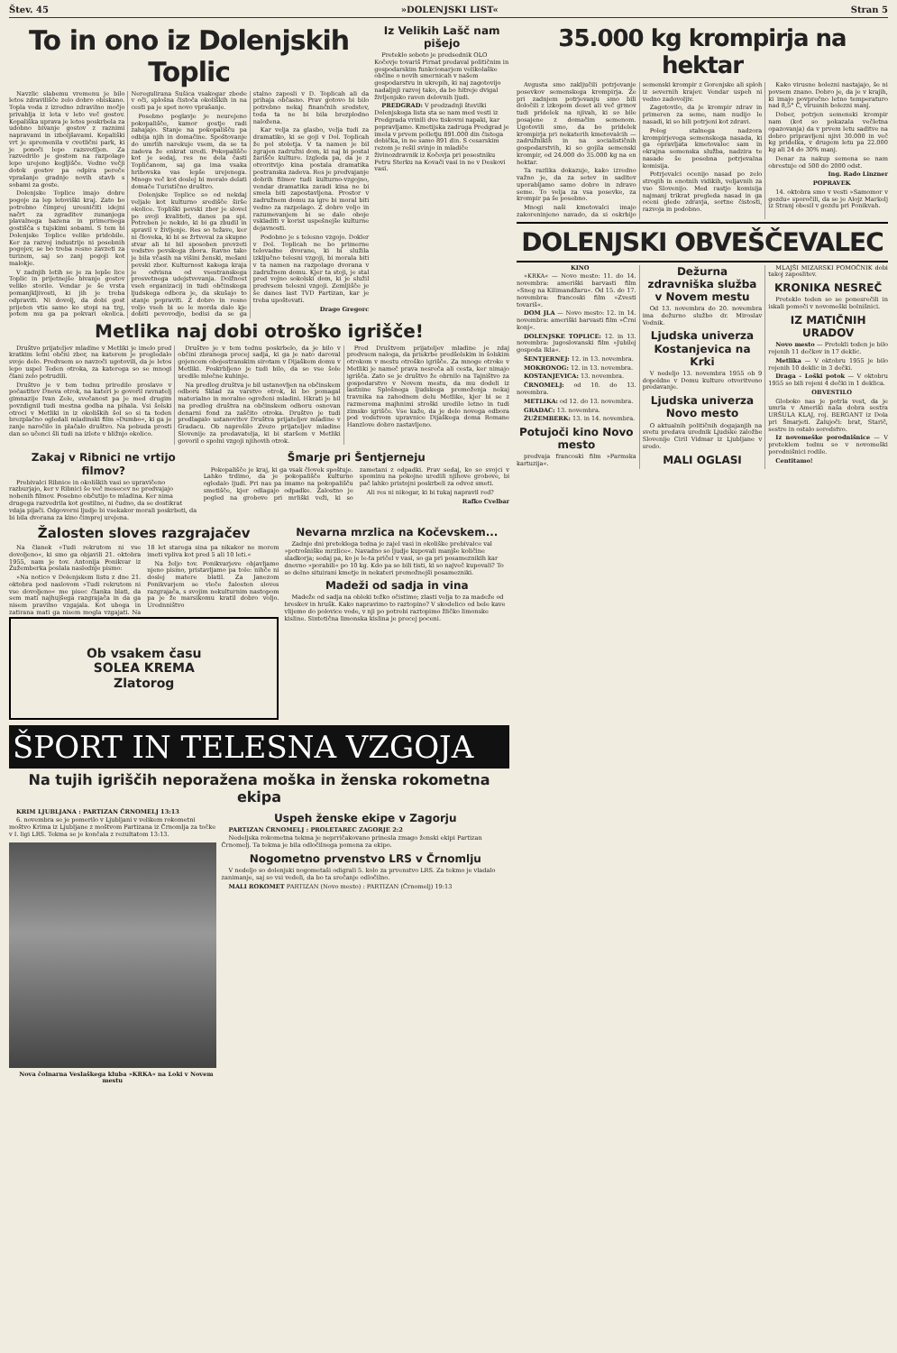Štev. 45 »DOLENJSKI LIST« Stran 5
To in ono iz Dolenjskih Toplic
Navzlic slabemu vremenu je bilo letos zdravilišče zelo dobro obiskano. Topla voda z izredno zdravilno močjo privablja iz leta v leto več gostov. Kopališka uprava je letos poskrbela za udobno bivanje gostov z raznimi napravami in izboljšavami. Kopališki vrt je spremenila v cvetlični park, ki je ponoči lepo razsvetljen. Za razvedrilo je gostom na razpolago lepo urejeno kegljišče. Vedno večji dotok gostov pa odpira pereče vprašanje gradnje novih stavb s sobami za goste.
Dolenjske Toplice imajo dobre pogoje za lep letoviški kraj. Zato bo potrebno čimprej uresničiti idejni načrt za zgraditev zunanjega plavalnega bazena in primernega gostišča s tujskimi sobami. S tem bi Dolenjske Toplice veliko pridobile. Ker za razvoj industrije ni posebnih pogojev, se bo treba resno zavzeti za turizem, saj so zanj pogoji kot malokje.
V zadnjih letih se je za lepše lice Toplic in prijetnejše bivanje gostov veliko storilo. Vendar je še vrsta pomanjkljivosti, ki jih je treba odpraviti. Ni dovolj, da dobi gost prijeten vtis samo ko stopi na trg, potem mu ga pa pokvari okolica. Neregulirana Sušica vsakogar zbode v oči, splošna čistoča okoliških in na cesti pa je spet novo vprašanje.
Posebno poglavje je neurejeno pokopališče, kamor gostje radi zahajajo. Stanje na pokopališču pa odbija njih in domačine. Spoštovanje do umrlih narekuje vsem, da se ta zadeva že enkrat uredi. Pokopališče kot je sedaj, res ne dela časti Topličanom, saj ga ima vsaka hribovska vas lepše urejenega. Mnogo več kot doslej bi moralo delati domače Turistično društvo.
Dolenjske Toplice so od nekdaj veljale kot kulturno središče širše okolice. Topliški pevski zbor je slovel po svoji kvaliteti, danes pa spi. Potreben je nekdo, ki bi ga zbudil in spravil v življenje. Res so težave, ker ni človeka, ki bi se žrtvoval za skupno stvar ali bi bil sposoben prevzeti vodstvo pevskega zbora. Ravno tako je bila včasih na višini ženski, mešani pevski zbor. Kulturnost kakega kraja je odvisna od vsestranskega prosvetnega udejstvovanja. Dolžnost vseh organizacij in tudi občinskega ljudskega odbora je, da skušajo to stanje popraviti. Z dobro in resno voljo vseh bi se le morda dalo kje dobiti pevovodjo, bodisi da se ga stalno zaposli v D. Toplicah ali da prihaja občasno. Prav gotovo bi bilo potrebno nekaj finančnih sredstev, toda ta ne bi bila brezplodno naložena.
Kar velja za glasbo, velja tudi za dramatiko, ki se goji v Dol. Toplicah že pol stoletja. V ta namen je bil zgrajen zadružni dom, ki naj bi postal žarišče kulture. Izgleda pa, da je z otvoritvijo kina postala dramatika postranska zadeva. Res je predvajanje dobrih filmov tudi kulturno-vzgojno, vendar dramatika zaradi kina ne bi smela biti zapostavljena. Prostor v zadružnem domu za igre bi moral biti vedno za razpolago. Z dobro voljo in razumevanjem bi se dalo oboje vskladiti v korist uspešnejše kulturne dejavnosti.
Podobno je s telesno vzgojo. Dokler v Dol. Toplicah ne bo primerne telovadne dvorane, ki bi služila izključno telesni vzgoji, bi morala biti v ta namen na razpolago dvorana v zadružnem domu. Kjer ta stoji, je stal pred vojno sokolski dom, ki je služil predvsem telesni vzgoji. Zemljišče je še danes last TVD Partizan, kar je treba upoštevati.
Drago Gregorc
Iz Velikih Lašč nam pišejo
Preteklo soboto je predsednik OLO Kočevje tovariš Pirnat predaval političnim in gospodarskim funkcionarjem velikolaške občine o novih smernicah v našem gospodarstvu in ukrepih, ki naj zagotovijo nadaljnji razvoj tako, da bo hitreje dvigal življenjsko raven delovnih ljudi.
PREDGRAD: V predzadnji številki Dolenjskega lista sta se nam med vesti iz Predgrada vrinili dve tiskovni napaki, kar popravljamo. Kmetijska zadruga Predgrad je imela v prvem polletju 891.000 din čistega dobička, in ne samo 891 din. S cesarskim rezom je rešil svinjo in mladiče živinozdravnik iz Kočevja pri posestniku Petru Sterku na Kovači vasi in ne v Deskovi vasi.
Metlika naj dobi otroško igrišče!
Društvo prijateljev mladine v Metliki je imelo pred kratkim letni občni zbor, na katerem je pregledalo svoje delo. Predvsem so navzoči ugotovili, da je letos lepo uspel Teden otroka, za katerega so se mnogi člani zelo potrudili.
Društvo je v tem tednu priredilo proslavo v počastitev Dneva otrok, na kateri je govoril ravnatelj gimnazije Ivan Zele, svečanost pa je med drugim povzdignil tudi mestna godba na pihala. Vsi šolski otroci v Metliki in iz okoliških šol so si ta teden brezplačno ogledali mladinski film »Dumbo«, ki ga je zanje naročilo in plačalo društvo. Na pobuda prosti dan so učenci šli tudi na izlete v bližnjo okolico.
Društvo je v tem tednu poskrbelo, da je bilo v občini zbranega precej sadja, ki ga je nato daroval gojencem obojestranskim sirotam v Dijaškem domu v Metliki. Poskrbljeno je tudi bilo, da so vse šole uredile mlečne kuhinje.
Na predlog društva je bil ustanovljen na občinskem odboru Sklad za varstvo otrok, ki bo pomagal materialno in moralno ogroženi mladini. Hkrati je bil na predlog društva na občinskem odboru osnovan denarni fond za zaščito otroka. Društvo je tudi predlagalo ustanovitev Društva prijateljev mladine v Gradacu. Ob naprošilo Zvezo prijateljev mladine Slovenije za predavatelja, ki bi staršem v Metliki govoril o spolni vzgoji njihovih otrok.
Pred Društvom prijateljev mladine je zdaj predvsem naloga, da priskrbe predšolskim in šolskim otrokom v mestu otroško igrišče. Za mnoge otroke v Metliki je nameč prava nesreča ali cesta, ker nimajo igrišča. Zato se je društvo že obrnilo na Tajništvo za gospodarstvo v Novem mestu, da mu dodeli iz lastnine Splošnega ljudskega premoženja nekaj travnika na zahodnem delu Metlike, kjer bi se z razmeroma majhnimi stroški uredilo letno in tudi zimsko igrišče. Vse kaže, da je delo novega odbora pod vodstvom upravnice Dijaškega doma Romane Hanzlove dobro zastavljeno.
Zakaj v Ribnici ne vrtijo filmov?
Prebivalci Ribnice in okoliških vasi so upravičeno razburjajo, ker v Ribnici še več mesecev ne predvajajo nobenih filmov. Posebno občutijo to mladina. Ker nima drugega razvedrila kot gostilno, ni čudno, da se dostikrat vdaja pijači. Odgovorni ljudje bi vsekakor morali poskrbeti, da bi bila dvorana za kino čimprej urejena.
Šmarje pri Šentjerneju
Pokopališče je kraj, ki ga vsak človek spoštuje. Lahko trdimo, da je pokopališče kulturno ogledalo ljudi. Pri nas pa imamo na pokopališču smetišče, kjer odlagajo odpadke. Žalostno je pogled na grobove pri mrliški veži, ki so zametani z odpadki. Prav sedaj, ko so svojci v spominu na pokojne uredili njihove grobove, bi pač lahko pristojni poskrbeli za odvoz smeti.
Ali res ni nikogar, ki bi tukaj napravil red?
Rafko Cvelbar
Žalosten sloves razgrajačev
Na članek »Tudi rekrutom ni vse dovoljeno«, ki smo ga objavili 21. oktobra 1955, nam je tov. Antonija Ponikvar iz Žužemberka poslala naslednje pismo:
»Na notico v Dolenjskem listu z dne 21. oktobra pod naslovom »Tudi rekrutom ni vse dovoljeno« me pisec članka blati, da sem mati najhujšega razgrajača in da ga nisem pravilno vzgajala. Kot uboga in zatirana mati ga nisem mogla vzgajati. Na 18 let starega sina pa nikakor ne morem imeti vpliva kot pred 5 ali 10 leti.«
Na željo tov. Ponikvarjeve objavljamo njeno pismo, pristavljamo pa tole: nihče ni doslej matere blatil. Za Janezom Ponikvarjem se vleče žalosten sloves razgrajača, s svojim nekulturnim nastopom pa je že marsikomu kratil dobro voljo. Urednništvo
Ob vsakem času
SOLEA KREMA
Zlatorog
Nevarna mrzlica na Kočevskem...
Zadnje dni preteklega tedna je zajel vasi in okoliške prebivalce val »potrošniške mrzlice«. Navadno so ljudje kupovali manjše količine sladkorja; sedaj pa, ko je le-ta pričel v vasi, so ga pri posameznikih kar dnevno »porabili« po 10 kg. Kdo pa so bili tisti, ki so največ kupovali? To so delno situirani kmetje in nekateri premožnejši posamezniki.
Madeži od sadja in vina
Madeže od sadja na obleki težko očistimo; zlasti velja to za madeže od breskev in hrušk. Kako napravimo to raztopino? V skodelico od bele kave vlijemo do polovice vode, v nji po potrebi raztopimo žličko limonske kisline. Sintetična limonska kislina je precej poceni.
ŠPORT IN TELESNA VZGOJA
Na tujih igriščih neporažena moška in ženska rokometna ekipa
KRIM LJUBLJANA : PARTIZAN ČRNOMELJ 13:13
6. novembra se je pomerilo v Ljubljani v velikem rokometni moštvo Krima iz Ljubljane z moštvom Partizana iz Črnomlja za točke v I. ligi LRS. Tekma se je končala z rezultatom 13:13.
Nova čolnarna Veslaškega kluba »KRKA« na Loki v Novem mestu
Uspeh ženske ekipe v Zagorju
PARTIZAN ČRNOMELJ : PROLETAREC ZAGORJE 2:2
Nedeljska rokometna tekma je neprričakovano prinesla zmago ženski ekipi Partizan Črnomelj. Ta tekma je bila odločilnega pomena za ekipo.
Nogometno prvenstvo LRS v Črnomlju
V nedeljo so dolenjski nogometaši odigrali 5. kolo za prvenstvo LRS. Za tekmo je vladalo zanimanje, saj so vsi vedeli, da bo ta srečanje odločilno.
MALI ROKOMET PARTIZAN (Novo mesto) : PARTIZAN (Črnomelj) 19:13
35.000 kg krompirja na hektar
Avgusta smo zaključili potrjevanje posevkov semenskega krompirja. Že pri zadnjem potrjevanju smo bili določili z izkopom deset ali več grmov tudi pridelek na njivah, ki so bile posajene z domačim semenom. Ugotovili smo, da bo pridelek krompirja pri nekaterih kmetovalcih — zadružnikih in na socialističnih gospodarstvih, ki so gojila semenski krompir, od 24.000 do 35.000 kg na en hektar.
Ta razlika dokazuje, kako izredno važno je, da za setev in saditev uporabljamo samo dobro in zdravo seme. To velja za vsa posevke, za krompir pa še posebno.
Mnogi naši kmetovalci imajo zakoreninjeno navado, da si oskrbijo semenski krompir z Gorenjske ali sploh iz severnih krajev. Vendar uspeh ni vedno zadovoljiv.
Zagotovilo, da je krompir zdrav in primeren za seme, nam nudijo le nasadi, ki so bili potrjeni kot zdravi.
Poleg stalnega nadzora krompirjevega semenskega nasada, ki ga opravljata kmetovalec sam in okrajna semenska služba, nadzira te nasade še posebna potrjevalna komisija.
Potrjevalci ocenijo nasad po zelo strogih in enotnih vidikih, veljavnih za vso Slovenijo. Med rastjo komisija najmanj trikrat pregleda nasad in ga oceni glede zdravja, sortne čistosti, razvoja in podobno.
Kako virusne bolezni nastajajo, še ni povsem znano. Dobro je, da je v krajih, ki imajo povprečno letno temperaturo nad 8,5° C, virusnih bolezni manj.
Dober, potrjen semenski krompir nam (kot so pokazala večletna opazovanja) da v prvem letu saditve na dobro pripravljeni njivi 30.000 in več kg pridelka, v drugem letu pa 22.000 kg ali 24 do 30% manj.
Denar za nakup semena se nam obrestuje od 500 do 2000 odst.
Ing. Rado Linzner
POPRAVEK
14. oktobra smo v vesti »Samomor v gozdu« sporočili, da se je Alojz Markelj iz Stranj obesil v gozdu pri Ponikvah.
DOLENJSKI OBVEŠČEVALEC
KINO
»KRKA« — Novo mesto: 11. do 14. novembra: ameriški barvasti film »Sneg na Kilimandžaru«. Od 15. do 17. novembra: francoski film »Zvesti tovariš«.
DOM JLA — Novo mesto: 12. in 14. novembra: ameriški barvasti film »Črni konj«.
DOLENJSKE TOPLICE: 12. in 13. novembra: jugoslovanski film »Jubilej gospoda Ikla«.
ŠENTJERNEJ: 12. in 13. novembra.
MOKRONOG: 12. in 13. novembra.
KOSTANJEVICA: 13. novembra.
ČRNOMELJ: od 10. do 13. novembra.
METLIKA: od 12. do 13. novembra.
GRADAC: 13. novembra.
ŽUŽEMBERK: 13. in 14. novembra.
Potujoči kino Novo mesto
predvaja francoski film »Parmska kartuzija«.
Dežurna zdravniška služba v Novem mestu
Od 13. novembra do 20. novembra ima dežurno službo dr. Miroslav Vodnik.
Ljudska univerza Kostanjevica na Krki
V nedeljo 13. novembra 1955 ob 9 dopoldne v Domu kulture otvoritveno predavanje.
Ljudska univerza Novo mesto
O aktualnih političnih dogajanjih na svetu predava urednik Ljudske založbe Slovenije Ciril Vidmar iz Ljubljane v sredo.
MALI OGLASI
MLAJŠI MIZARSKI POMOČNIK dobi takoj zaposlitev.
KRONIKA NESREČ
Preteklo teden so se ponesrečili in iskali pomoči v novomeški bolnišnici.
IZ MATIČNIH URADOV
Novo mesto — Pretekli teden je bilo rojenih 11 dečkov in 17 deklic.
Metlika — V oktobru 1955 je bilo rojenih 10 deklic in 3 dečki.
Draga - Loški potok — V oktobru 1955 so bili rojeni 4 dečki in 1 deklica.
OBVESTILO
Globoko nas je potrla vest, da je umrla v Ameriki naša dobra sestra URŠULA KLAJ, roj. BERGANT iz Dola pri Šmarjeti. Žalujoči: brat, Starič, sestre in ostalo sorodstvo.
Iz novomeške porodnišnice — V preteklem tednu so v novomeški porodnišnici rodile.
Centitamo!